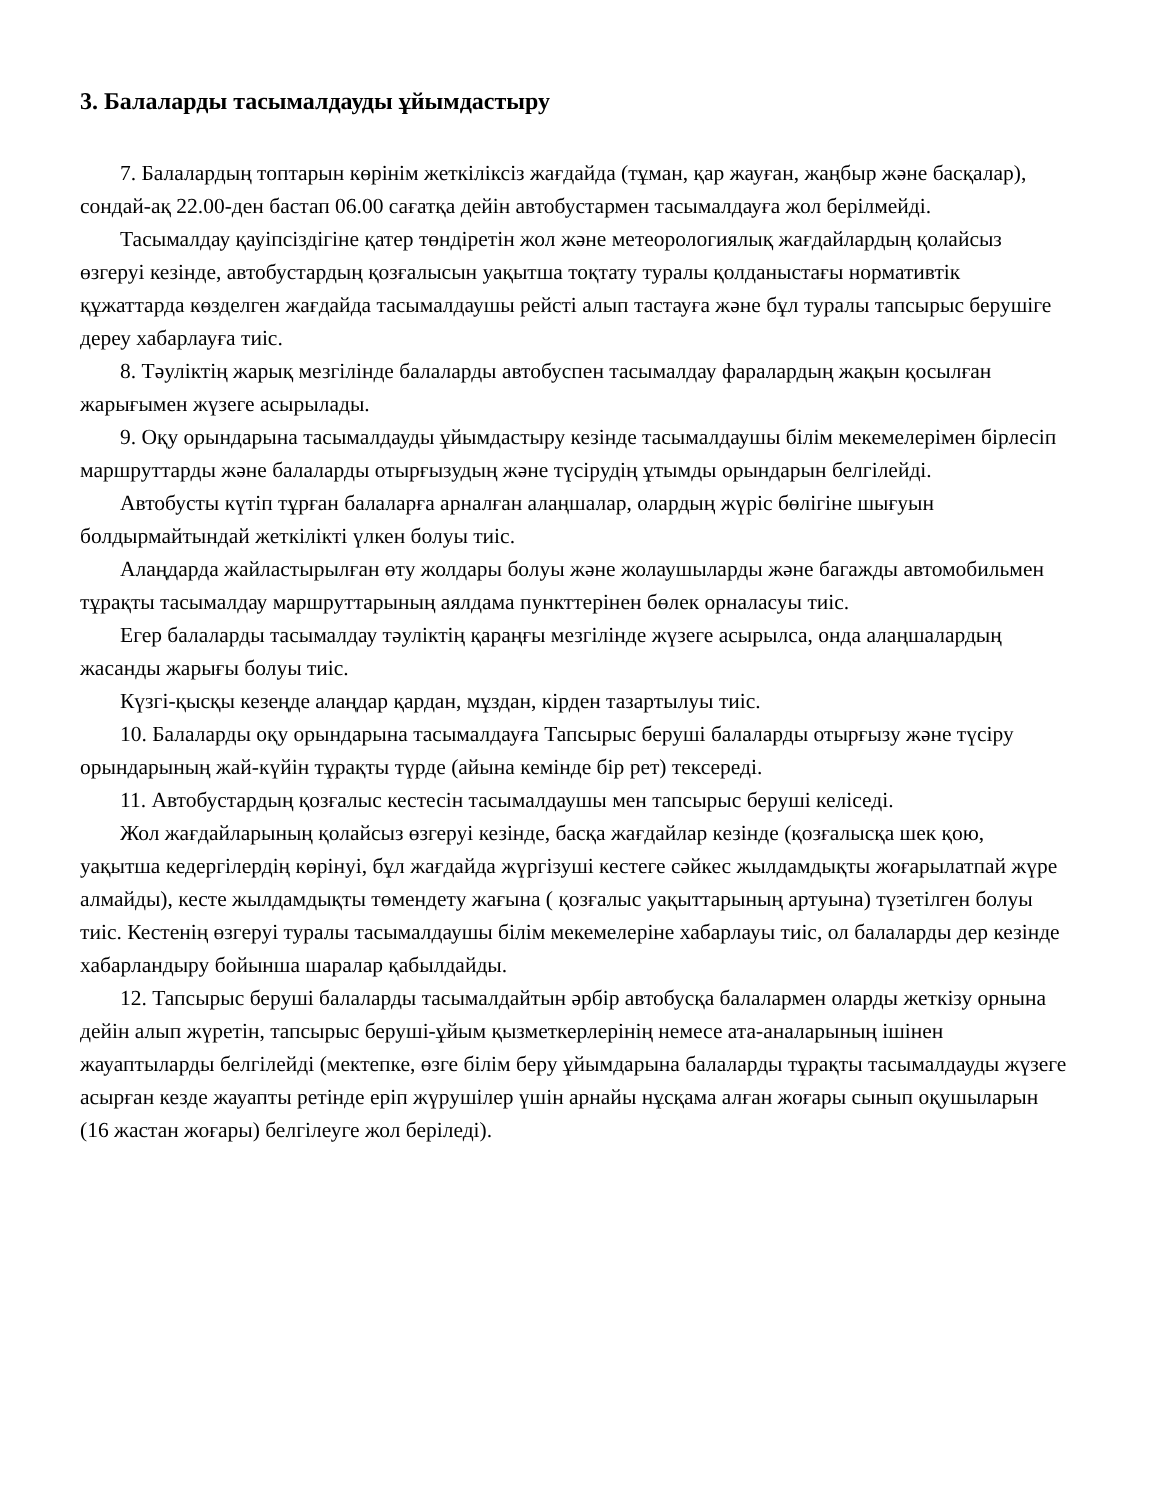3. Балаларды тасымалдауды ұйымдастыру
7. Балалардың топтарын көрінім жеткіліксіз жағдайда (тұман, қар жауған, жаңбыр және басқалар), сондай-ақ 22.00-ден бастап 06.00 сағатқа дейін автобустармен тасымалдауға жол берілмейді.
Тасымалдау қауіпсіздігіне қатер төндіретін жол және метеорологиялық жағдайлардың қолайсыз өзгеруі кезінде, автобустардың қозғалысын уақытша тоқтату туралы қолданыстағы нормативтік құжаттарда көзделген жағдайда тасымалдаушы рейсті алып тастауға және бұл туралы тапсырыс берушіге дереу хабарлауға тиіс.
8. Тәуліктің жарық мезгілінде балаларды автобуспен тасымалдау фаралардың жақын қосылған жарығымен жүзеге асырылады.
9. Оқу орындарына тасымалдауды ұйымдастыру кезінде тасымалдаушы білім мекемелерімен бірлесіп маршруттарды және балаларды отырғызудың және түсірудің ұтымды орындарын белгілейді.
Автобусты күтіп тұрған балаларға арналған алаңшалар, олардың жүріс бөлігіне шығуын болдырмайтындай жеткілікті үлкен болуы тиіс.
Алаңдарда жайластырылған өту жолдары болуы және жолаушыларды және багажды автомобильмен тұрақты тасымалдау маршруттарының аялдама пункттерінен бөлек орналасуы тиіс.
Егер балаларды тасымалдау тәуліктің қараңғы мезгілінде жүзеге асырылса, онда алаңшалардың жасанды жарығы болуы тиіс.
Күзгі-қысқы кезеңде алаңдар қардан, мұздан, кірден тазартылуы тиіс.
10. Балаларды оқу орындарына тасымалдауға Тапсырыс беруші балаларды отырғызу және түсіру орындарының жай-күйін тұрақты түрде (айына кемінде бір рет) тексереді.
11. Автобустардың қозғалыс кестесін тасымалдаушы мен тапсырыс беруші келіседі.
Жол жағдайларының қолайсыз өзгеруі кезінде, басқа жағдайлар кезінде (қозғалысқа шек қою, уақытша кедергілердің көрінуі, бұл жағдайда жүргізуші кестеге сәйкес жылдамдықты жоғарылатпай жүре алмайды), кесте жылдамдықты төмендету жағына ( қозғалыс уақыттарының артуына) түзетілген болуы тиіс. Кестенің өзгеруі туралы тасымалдаушы білім мекемелеріне хабарлауы тиіс, ол балаларды дер кезінде хабарландыру бойынша шаралар қабылдайды.
12. Тапсырыс беруші балаларды тасымалдайтын әрбір автобусқа балалармен оларды жеткізу орнына дейін алып жүретін, тапсырыс беруші-ұйым қызметкерлерінің немесе ата-аналарының ішінен жауаптыларды белгілейді (мектепке, өзге білім беру ұйымдарына балаларды тұрақты тасымалдауды жүзеге асырған кезде жауапты ретінде еріп жүрушілер үшін арнайы нұсқама алған жоғары сынып оқушыларын (16 жастан жоғары) белгілеуге жол беріледі).